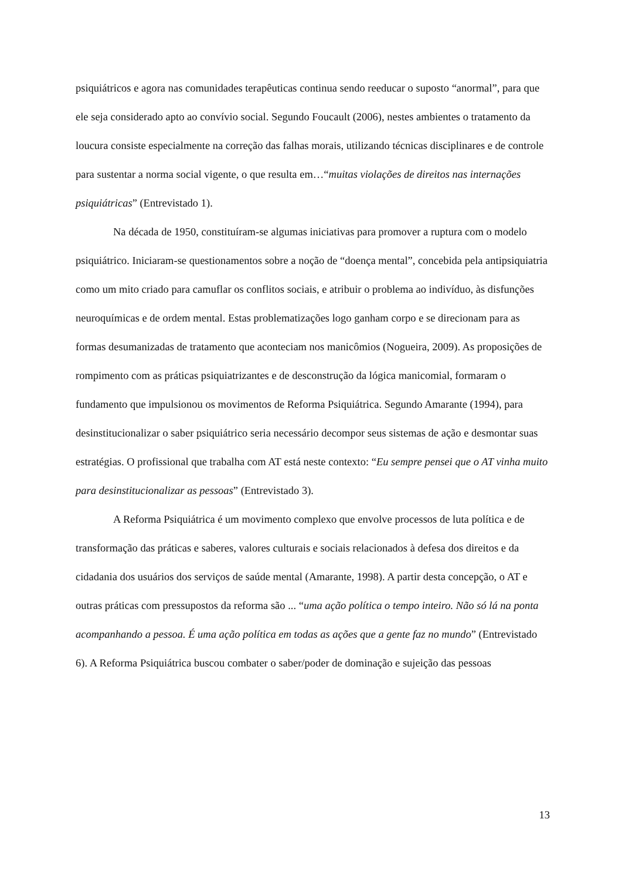psiquiátricos e agora nas comunidades terapêuticas continua sendo reeducar o suposto “anormal”, para que ele seja considerado apto ao convívio social. Segundo Foucault (2006), nestes ambientes o tratamento da loucura consiste especialmente na correção das falhas morais, utilizando técnicas disciplinares e de controle para sustentar a norma social vigente, o que resulta em…“muitas violações de direitos nas internações psiquiátricas” (Entrevistado 1).
Na década de 1950, constituíram-se algumas iniciativas para promover a ruptura com o modelo psiquiátrico. Iniciaram-se questionamentos sobre a noção de “doença mental”, concebida pela antipsiquiatria como um mito criado para camuflar os conflitos sociais, e atribuir o problema ao indivíduo, às disfunções neuroquímicas e de ordem mental. Estas problematizações logo ganham corpo e se direcionam para as formas desumanizadas de tratamento que aconteciam nos manicômios (Nogueira, 2009). As proposições de rompimento com as práticas psiquiatrizantes e de desconstrução da lógica manicomial, formaram o fundamento que impulsionou os movimentos de Reforma Psiquiátrica. Segundo Amarante (1994), para desinstitucionalizar o saber psiquiátrico seria necessário decompor seus sistemas de ação e desmontar suas estratégias. O profissional que trabalha com AT está neste contexto: “Eu sempre pensei que o AT vinha muito para desinstitucionalizar as pessoas” (Entrevistado 3).
A Reforma Psiquiátrica é um movimento complexo que envolve processos de luta política e de transformação das práticas e saberes, valores culturais e sociais relacionados à defesa dos direitos e da cidadania dos usuários dos serviços de saúde mental (Amarante, 1998). A partir desta concepção, o AT e outras práticas com pressupostos da reforma são ... “uma ação política o tempo inteiro. Não só lá na ponta acompanhando a pessoa. É uma ação política em todas as ações que a gente faz no mundo” (Entrevistado 6). A Reforma Psiquiátrica buscou combater o saber/poder de dominação e sujeição das pessoas
13